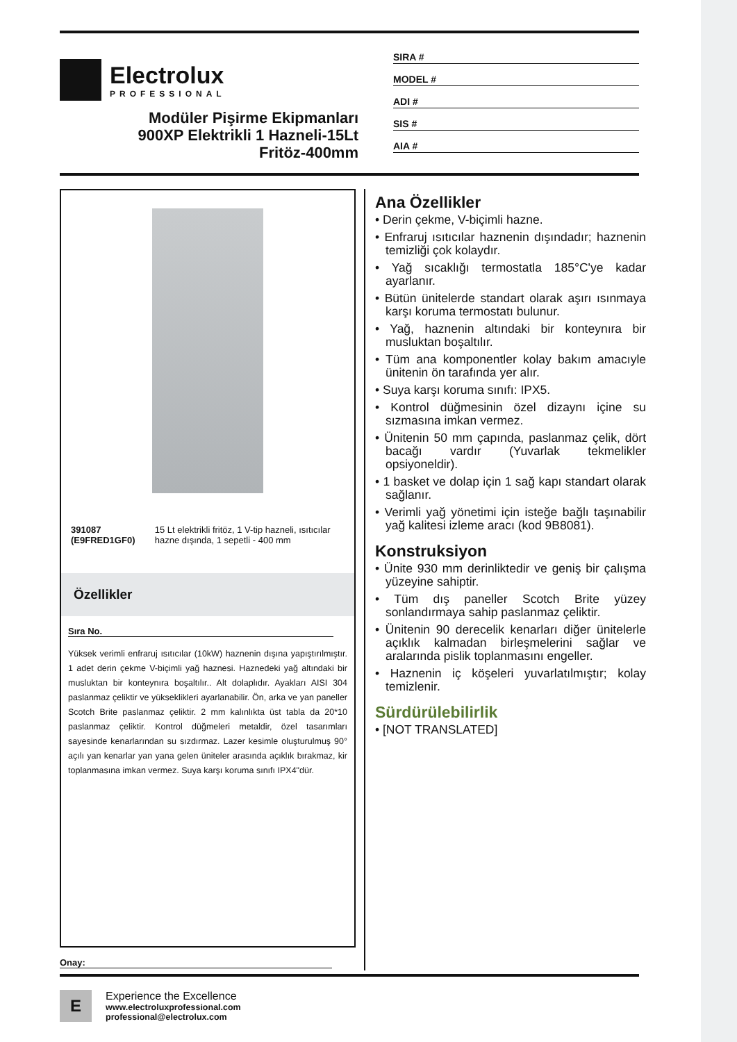Electrolux
PROFESSIONAL
Modüler Pişirme Ekipmanları
900XP Elektrikli 1 Hazneli-15Lt
Fritöz-400mm
SIRA #
MODEL #
ADI #
SIS #
AIA #
391087 (E9FRED1GF0) 15 Lt elektrikli fritöz, 1 V-tip hazneli, ısıtıcılar hazne dışında, 1 sepetli - 400 mm
Özellikler
Sıra No.
Yüksek verimli enfraruj ısıtıcılar (10kW) haznenin dışına yapıştırılmıştır. 1 adet derin çekme V-biçimli yağ haznesi. Haznedeki yağ altındaki bir musluktan bir konteynıra boşaltılır.. Alt dolaplıdır. Ayakları AISI 304 paslanmaz çeliktir ve yükseklikleri ayarlanabilir. Ön, arka ve yan paneller Scotch Brite paslanmaz çeliktir. 2 mm kalınlıkta üst tabla da 20*10 paslanmaz çeliktir. Kontrol düğmeleri metaldir, özel tasarımları sayesinde kenarlarından su sızdırmaz. Lazer kesimle oluşturulmuş 90° açılı yan kenarlar yan yana gelen üniteler arasında açıklık bırakmaz, kir toplanmasına imkan vermez. Suya karşı koruma sınıfı IPX4"dür.
Ana Özellikler
• Derin çekme, V-biçimli hazne.
• Enfraruj ısıtıcılar haznenin dışındadır; haznenin temizliği çok kolaydır.
• Yağ sıcaklığı termostatla 185°C'ye kadar ayarlanır.
• Bütün ünitelerde standart olarak aşırı ısınmaya karşı koruma termostatı bulunur.
• Yağ, haznenin altındaki bir konteynıra bir musluktan boşaltılır.
• Tüm ana komponentler kolay bakım amacıyle ünitenin ön tarafında yer alır.
• Suya karşı koruma sınıfı: IPX5.
• Kontrol düğmesinin özel dizaynı içine su sızmasına imkan vermez.
• Ünitenin 50 mm çapında, paslanmaz çelik, dört bacağı vardır (Yuvarlak tekmelikler opsiyoneldir).
• 1 basket ve dolap için 1 sağ kapı standart olarak sağlanır.
• Verimli yağ yönetimi için isteğe bağlı taşınabilir yağ kalitesi izleme aracı (kod 9B8081).
Konstruksiyon
• Ünite 930 mm derinliktedir ve geniş bir çalışma yüzeyine sahiptir.
• Tüm dış paneller Scotch Brite yüzey sonlandırmaya sahip paslanmaz çeliktir.
• Ünitenin 90 derecelik kenarları diğer ünitelerle açıklık kalmadan birleşmelerini sağlar ve aralarında pislik toplanmasını engeller.
• Haznenin iç köşeleri yuvarlatılmıştır; kolay temizlenir.
Sürdürülebilirlik
• [NOT TRANSLATED]
Onay:
E
Experience the Excellence
www.electroluxprofessional.com
professional@electrolux.com